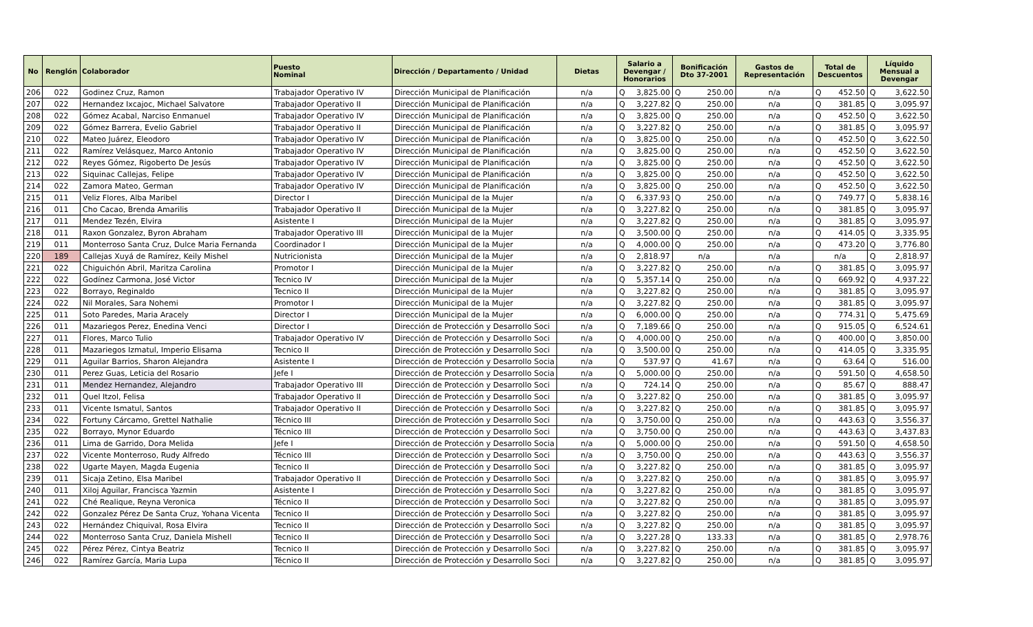| No | Renglón | Colaborador | Puesto Nominal | Dirección / Departamento / Unidad | Dietas | Salario a Devengar / Honorarios | Bonificación Dto 37-2001 | Gastos de Representación | Total de Descuentos | Líquido Mensual a Devengar |
| --- | --- | --- | --- | --- | --- | --- | --- | --- | --- | --- |
| 206 | 022 | Godinez Cruz, Ramon | Trabajador Operativo IV | Dirección Municipal de Planificación | n/a | Q 3,825.00 | Q 250.00 | n/a | Q 452.50 | Q 3,622.50 |
| 207 | 022 | Hernandez Ixcajoc, Michael Salvatore | Trabajador Operativo II | Dirección Municipal de Planificación | n/a | Q 3,227.82 | Q 250.00 | n/a | Q 381.85 | Q 3,095.97 |
| 208 | 022 | Gómez Acabal, Narciso Enmanuel | Trabajador Operativo IV | Dirección Municipal de Planificación | n/a | Q 3,825.00 | Q 250.00 | n/a | Q 452.50 | Q 3,622.50 |
| 209 | 022 | Gómez Barrera, Evelio Gabriel | Trabajador Operativo II | Dirección Municipal de Planificación | n/a | Q 3,227.82 | Q 250.00 | n/a | Q 381.85 | Q 3,095.97 |
| 210 | 022 | Mateo Juárez, Eleodoro | Trabajador Operativo IV | Dirección Municipal de Planificación | n/a | Q 3,825.00 | Q 250.00 | n/a | Q 452.50 | Q 3,622.50 |
| 211 | 022 | Ramírez Velásquez, Marco Antonio | Trabajador Operativo IV | Dirección Municipal de Planificación | n/a | Q 3,825.00 | Q 250.00 | n/a | Q 452.50 | Q 3,622.50 |
| 212 | 022 | Reyes Gómez, Rigoberto De Jesús | Trabajador Operativo IV | Dirección Municipal de Planificación | n/a | Q 3,825.00 | Q 250.00 | n/a | Q 452.50 | Q 3,622.50 |
| 213 | 022 | Siquinac Callejas, Felipe | Trabajador Operativo IV | Dirección Municipal de Planificación | n/a | Q 3,825.00 | Q 250.00 | n/a | Q 452.50 | Q 3,622.50 |
| 214 | 022 | Zamora Mateo, German | Trabajador Operativo IV | Dirección Municipal de Planificación | n/a | Q 3,825.00 | Q 250.00 | n/a | Q 452.50 | Q 3,622.50 |
| 215 | 011 | Veliz Flores, Alba Maribel | Director I | Dirección Municipal de la Mujer | n/a | Q 6,337.93 | Q 250.00 | n/a | Q 749.77 | Q 5,838.16 |
| 216 | 011 | Cho Cacao, Brenda Amarilis | Trabajador Operativo II | Dirección Municipal de la Mujer | n/a | Q 3,227.82 | Q 250.00 | n/a | Q 381.85 | Q 3,095.97 |
| 217 | 011 | Mendez Tezén, Elvira | Asistente I | Dirección Municipal de la Mujer | n/a | Q 3,227.82 | Q 250.00 | n/a | Q 381.85 | Q 3,095.97 |
| 218 | 011 | Raxon Gonzalez, Byron Abraham | Trabajador Operativo III | Dirección Municipal de la Mujer | n/a | Q 3,500.00 | Q 250.00 | n/a | Q 414.05 | Q 3,335.95 |
| 219 | 011 | Monterroso Santa Cruz, Dulce Maria Fernanda | Coordinador I | Dirección Municipal de la Mujer | n/a | Q 4,000.00 | Q 250.00 | n/a | Q 473.20 | Q 3,776.80 |
| 220 | 189 | Callejas Xuyá de Ramírez, Keily Mishel | Nutricionista | Dirección Municipal de la Mujer | n/a | Q 2,818.97 | n/a | n/a | n/a | Q 2,818.97 |
| 221 | 022 | Chiguichón Abril, Maritza Carolina | Promotor I | Dirección Municipal de la Mujer | n/a | Q 3,227.82 | Q 250.00 | n/a | Q 381.85 | Q 3,095.97 |
| 222 | 022 | Godínez Carmona, José Victor | Tecnico IV | Dirección Municipal de la Mujer | n/a | Q 5,357.14 | Q 250.00 | n/a | Q 669.92 | Q 4,937.22 |
| 223 | 022 | Borrayo, Reginaldo | Tecnico II | Dirección Municipal de la Mujer | n/a | Q 3,227.82 | Q 250.00 | n/a | Q 381.85 | Q 3,095.97 |
| 224 | 022 | Nil Morales, Sara Nohemi | Promotor I | Dirección Municipal de la Mujer | n/a | Q 3,227.82 | Q 250.00 | n/a | Q 381.85 | Q 3,095.97 |
| 225 | 011 | Soto Paredes, Maria Aracely | Director I | Dirección Municipal de la Mujer | n/a | Q 6,000.00 | Q 250.00 | n/a | Q 774.31 | Q 5,475.69 |
| 226 | 011 | Mazariegos Perez, Enedina Venci | Director I | Dirección de Protección y Desarrollo Soci | n/a | Q 7,189.66 | Q 250.00 | n/a | Q 915.05 | Q 6,524.61 |
| 227 | 011 | Flores, Marco Tulio | Trabajador Operativo IV | Dirección de Protección y Desarrollo Soci | n/a | Q 4,000.00 | Q 250.00 | n/a | Q 400.00 | Q 3,850.00 |
| 228 | 011 | Mazariegos Izmatul, Imperio Elisama | Tecnico II | Dirección de Protección y Desarrollo Soci | n/a | Q 3,500.00 | Q 250.00 | n/a | Q 414.05 | Q 3,335.95 |
| 229 | 011 | Aguilar Barrios, Sharon Alejandra | Asistente I | Dirección de Protección y Desarrollo Socia | n/a | Q 537.97 | Q 41.67 | n/a | Q 63.64 | Q 516.00 |
| 230 | 011 | Perez Guas, Leticia del Rosario | Jefe I | Dirección de Protección y Desarrollo Socia | n/a | Q 5,000.00 | Q 250.00 | n/a | Q 591.50 | Q 4,658.50 |
| 231 | 011 | Mendez Hernandez, Alejandro | Trabajador Operativo III | Dirección de Protección y Desarrollo Soci | n/a | Q 724.14 | Q 250.00 | n/a | Q 85.67 | Q 888.47 |
| 232 | 011 | Quel Itzol, Felisa | Trabajador Operativo II | Dirección de Protección y Desarrollo Soci | n/a | Q 3,227.82 | Q 250.00 | n/a | Q 381.85 | Q 3,095.97 |
| 233 | 011 | Vicente Ismatul, Santos | Trabajador Operativo II | Dirección de Protección y Desarrollo Soci | n/a | Q 3,227.82 | Q 250.00 | n/a | Q 381.85 | Q 3,095.97 |
| 234 | 022 | Fortuny Cárcamo, Grettel Nathalie | Técnico III | Dirección de Protección y Desarrollo Soci | n/a | Q 3,750.00 | Q 250.00 | n/a | Q 443.63 | Q 3,556.37 |
| 235 | 022 | Borrayo, Mynor Eduardo | Técnico III | Dirección de Protección y Desarrollo Soci | n/a | Q 3,750.00 | Q 250.00 | n/a | Q 443.63 | Q 3,437.83 |
| 236 | 011 | Lima de Garrido, Dora Melida | Jefe I | Dirección de Protección y Desarrollo Socia | n/a | Q 5,000.00 | Q 250.00 | n/a | Q 591.50 | Q 4,658.50 |
| 237 | 022 | Vicente Monterroso, Rudy Alfredo | Técnico III | Dirección de Protección y Desarrollo Soci | n/a | Q 3,750.00 | Q 250.00 | n/a | Q 443.63 | Q 3,556.37 |
| 238 | 022 | Ugarte Mayen, Magda Eugenia | Tecnico II | Dirección de Protección y Desarrollo Soci | n/a | Q 3,227.82 | Q 250.00 | n/a | Q 381.85 | Q 3,095.97 |
| 239 | 011 | Sicaja Zetino, Elsa Maribel | Trabajador Operativo II | Dirección de Protección y Desarrollo Soci | n/a | Q 3,227.82 | Q 250.00 | n/a | Q 381.85 | Q 3,095.97 |
| 240 | 011 | Xiloj Aguilar, Francisca Yazmin | Asistente I | Dirección de Protección y Desarrollo Soci | n/a | Q 3,227.82 | Q 250.00 | n/a | Q 381.85 | Q 3,095.97 |
| 241 | 022 | Ché Realique, Reyna Veronica | Técnico II | Dirección de Protección y Desarrollo Soci | n/a | Q 3,227.82 | Q 250.00 | n/a | Q 381.85 | Q 3,095.97 |
| 242 | 022 | Gonzalez Pérez De Santa Cruz, Yohana Vicenta | Tecnico II | Dirección de Protección y Desarrollo Soci | n/a | Q 3,227.82 | Q 250.00 | n/a | Q 381.85 | Q 3,095.97 |
| 243 | 022 | Hernández Chiquival, Rosa Elvira | Tecnico II | Dirección de Protección y Desarrollo Soci | n/a | Q 3,227.82 | Q 250.00 | n/a | Q 381.85 | Q 3,095.97 |
| 244 | 022 | Monterroso Santa Cruz, Daniela Mishell | Tecnico II | Dirección de Protección y Desarrollo Soci | n/a | Q 3,227.28 | Q 133.33 | n/a | Q 381.85 | Q 2,978.76 |
| 245 | 022 | Pérez Pérez, Cintya Beatriz | Tecnico II | Dirección de Protección y Desarrollo Soci | n/a | Q 3,227.82 | Q 250.00 | n/a | Q 381.85 | Q 3,095.97 |
| 246 | 022 | Ramírez García, Maria Lupa | Técnico II | Dirección de Protección y Desarrollo Soci | n/a | Q 3,227.82 | Q 250.00 | n/a | Q 381.85 | Q 3,095.97 |